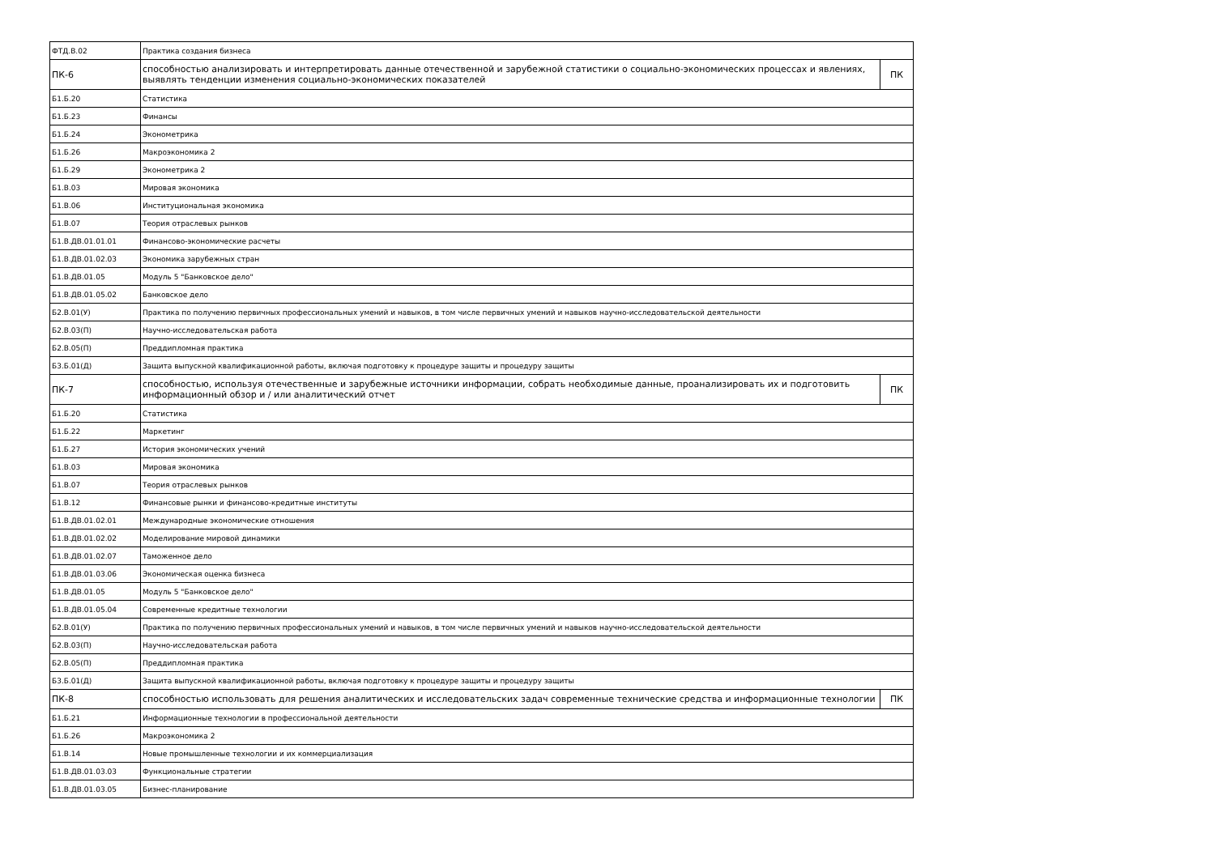| ФТД.В.02 | Практика создания бизнеса | |
| ПК-6 | способностью анализировать и интерпретировать данные отечественной и зарубежной статистики о социально-экономических процессах и явлениях, выявлять тенденции изменения социально-экономических показателей | ПК |
| Б1.Б.20 | Статистика | |
| Б1.Б.23 | Финансы | |
| Б1.Б.24 | Эконометрика | |
| Б1.Б.26 | Макроэкономика 2 | |
| Б1.Б.29 | Эконометрика 2 | |
| Б1.В.03 | Мировая экономика | |
| Б1.В.06 | Институциональная экономика | |
| Б1.В.07 | Теория отраслевых рынков | |
| Б1.В.ДВ.01.01.01 | Финансово-экономические расчеты | |
| Б1.В.ДВ.01.02.03 | Экономика зарубежных стран | |
| Б1.В.ДВ.01.05 | Модуль 5 "Банковское дело" | |
| Б1.В.ДВ.01.05.02 | Банковское дело | |
| Б2.В.01(У) | Практика по получению первичных профессиональных умений и навыков, в том числе первичных умений и навыков научно-исследовательской деятельности | |
| Б2.В.03(П) | Научно-исследовательская работа | |
| Б2.В.05(П) | Преддипломная практика | |
| Б3.Б.01(Д) | Защита выпускной квалификационной работы, включая подготовку к процедуре защиты и процедуру защиты | |
| ПК-7 | способностью, используя отечественные и зарубежные источники информации, собрать необходимые данные, проанализировать их и подготовить информационный обзор и / или аналитический отчет | ПК |
| Б1.Б.20 | Статистика | |
| Б1.Б.22 | Маркетинг | |
| Б1.Б.27 | История экономических учений | |
| Б1.В.03 | Мировая экономика | |
| Б1.В.07 | Теория отраслевых рынков | |
| Б1.В.12 | Финансовые рынки и финансово-кредитные институты | |
| Б1.В.ДВ.01.02.01 | Международные экономические отношения | |
| Б1.В.ДВ.01.02.02 | Моделирование мировой динамики | |
| Б1.В.ДВ.01.02.07 | Таможенное дело | |
| Б1.В.ДВ.01.03.06 | Экономическая оценка бизнеса | |
| Б1.В.ДВ.01.05 | Модуль 5 "Банковское дело" | |
| Б1.В.ДВ.01.05.04 | Современные кредитные технологии | |
| Б2.В.01(У) | Практика по получению первичных профессиональных умений и навыков, в том числе первичных умений и навыков научно-исследовательской деятельности | |
| Б2.В.03(П) | Научно-исследовательская работа | |
| Б2.В.05(П) | Преддипломная практика | |
| Б3.Б.01(Д) | Защита выпускной квалификационной работы, включая подготовку к процедуре защиты и процедуру защиты | |
| ПК-8 | способностью использовать для решения аналитических и исследовательских задач современные технические средства и информационные технологии | ПК |
| Б1.Б.21 | Информационные технологии в профессиональной деятельности | |
| Б1.Б.26 | Макроэкономика 2 | |
| Б1.В.14 | Новые промышленные технологии и их коммерциализация | |
| Б1.В.ДВ.01.03.03 | Функциональные стратегии | |
| Б1.В.ДВ.01.03.05 | Бизнес-планирование | |